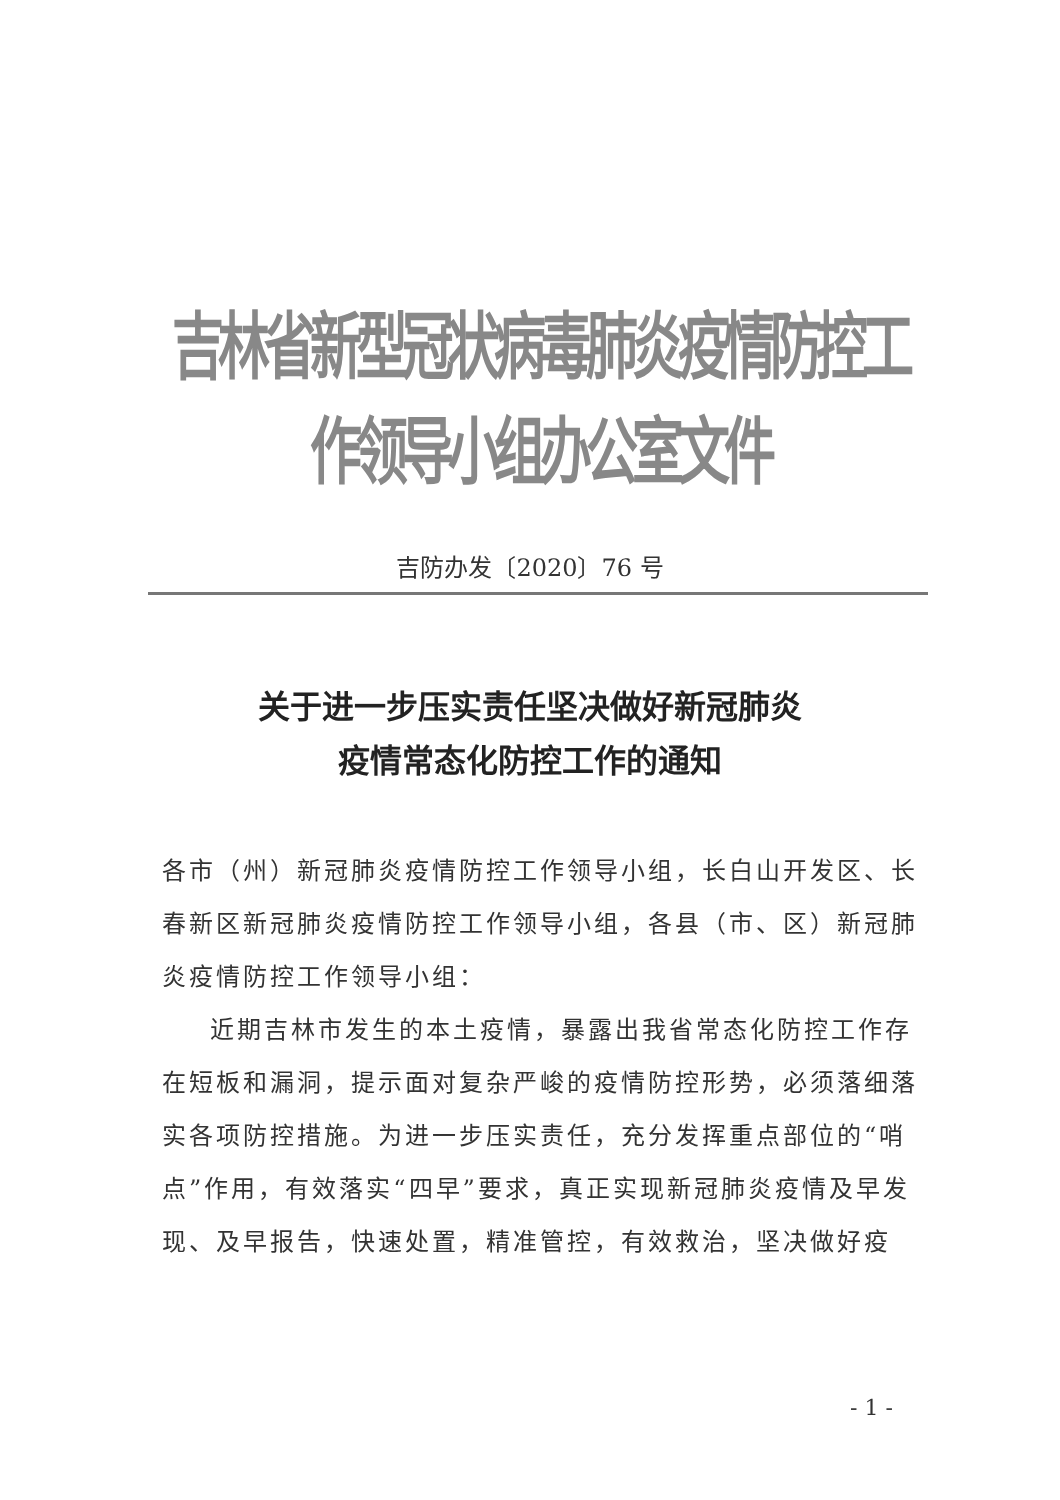吉林省新型冠状病毒肺炎疫情防控工作领导小组办公室文件
吉防办发〔2020〕76 号
关于进一步压实责任坚决做好新冠肺炎
疫情常态化防控工作的通知
各市（州）新冠肺炎疫情防控工作领导小组，长白山开发区、长春新区新冠肺炎疫情防控工作领导小组，各县（市、区）新冠肺炎疫情防控工作领导小组：
近期吉林市发生的本土疫情，暴露出我省常态化防控工作存在短板和漏洞，提示面对复杂严峻的疫情防控形势，必须落细落实各项防控措施。为进一步压实责任，充分发挥重点部位的“哨点”作用，有效落实“四早”要求，真正实现新冠肺炎疫情及早发现、及早报告，快速处置，精准管控，有效救治，坚决做好疫
- 1 -